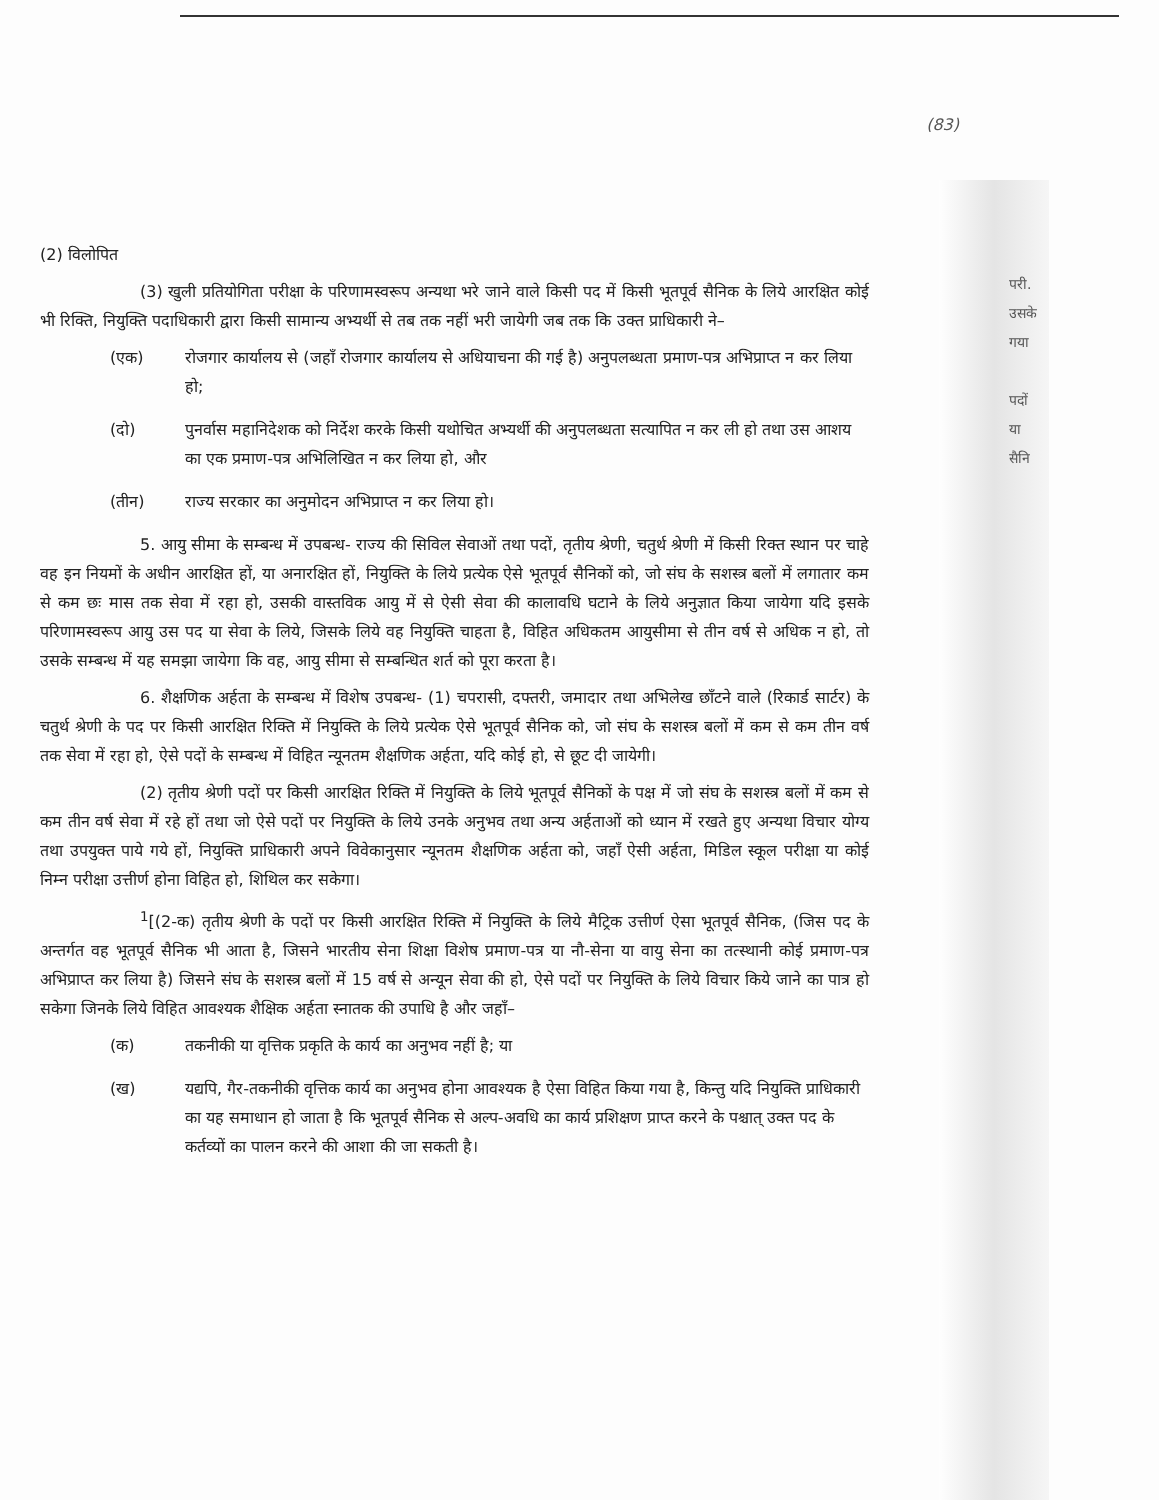(83)
परी.
उसके
गया
पदों
या
सैनि
(2) विलोपित
(3) खुली प्रतियोगिता परीक्षा के परिणामस्वरूप अन्यथा भरे जाने वाले किसी पद में किसी भूतपूर्व सैनिक के लिये आरक्षित कोई भी रिक्ति, नियुक्ति पदाधिकारी द्वारा किसी सामान्य अभ्यर्थी से तब तक नहीं भरी जायेगी जब तक कि उक्त प्राधिकारी ने–
(एक) रोजगार कार्यालय से (जहाँ रोजगार कार्यालय से अधियाचना की गई है) अनुपलब्धता प्रमाण-पत्र अभिप्राप्त न कर लिया हो;
(दो) पुनर्वास महानिदेशक को निर्देश करके किसी यथोचित अभ्यर्थी की अनुपलब्धता सत्यापित न कर ली हो तथा उस आशय का एक प्रमाण-पत्र अभिलिखित न कर लिया हो, और
(तीन) राज्य सरकार का अनुमोदन अभिप्राप्त न कर लिया हो।
5. आयु सीमा के सम्बन्ध में उपबन्ध- राज्य की सिविल सेवाओं तथा पदों, तृतीय श्रेणी, चतुर्थ श्रेणी में किसी रिक्त स्थान पर चाहे वह इन नियमों के अधीन आरक्षित हों, या अनारक्षित हों, नियुक्ति के लिये प्रत्येक ऐसे भूतपूर्व सैनिकों को, जो संघ के सशस्त्र बलों में लगातार कम से कम छः मास तक सेवा में रहा हो, उसकी वास्तविक आयु में से ऐसी सेवा की कालावधि घटाने के लिये अनुज्ञात किया जायेगा यदि इसके परिणामस्वरूप आयु उस पद या सेवा के लिये, जिसके लिये वह नियुक्ति चाहता है, विहित अधिकतम आयुसीमा से तीन वर्ष से अधिक न हो, तो उसके सम्बन्ध में यह समझा जायेगा कि वह, आयु सीमा से सम्बन्धित शर्त को पूरा करता है।
6. शैक्षणिक अर्हता के सम्बन्ध में विशेष उपबन्ध- (1) चपरासी, दफ्तरी, जमादार तथा अभिलेख छाँटने वाले (रिकार्ड सार्टर) के चतुर्थ श्रेणी के पद पर किसी आरक्षित रिक्ति में नियुक्ति के लिये प्रत्येक ऐसे भूतपूर्व सैनिक को, जो संघ के सशस्त्र बलों में कम से कम तीन वर्ष तक सेवा में रहा हो, ऐसे पदों के सम्बन्ध में विहित न्यूनतम शैक्षणिक अर्हता, यदि कोई हो, से छूट दी जायेगी।
(2) तृतीय श्रेणी पदों पर किसी आरक्षित रिक्ति में नियुक्ति के लिये भूतपूर्व सैनिकों के पक्ष में जो संघ के सशस्त्र बलों में कम से कम तीन वर्ष सेवा में रहे हों तथा जो ऐसे पदों पर नियुक्ति के लिये उनके अनुभव तथा अन्य अर्हताओं को ध्यान में रखते हुए अन्यथा विचार योग्य तथा उपयुक्त पाये गये हों, नियुक्ति प्राधिकारी अपने विवेकानुसार न्यूनतम शैक्षणिक अर्हता को, जहाँ ऐसी अर्हता, मिडिल स्कूल परीक्षा या कोई निम्न परीक्षा उत्तीर्ण होना विहित हो, शिथिल कर सकेगा।
<sup>1</sup> [(2-क) तृतीय श्रेणी के पदों पर किसी आरक्षित रिक्ति में नियुक्ति के लिये मैट्रिक उत्तीर्ण ऐसा भूतपूर्व सैनिक, (जिस पद के अन्तर्गत वह भूतपूर्व सैनिक भी आता है, जिसने भारतीय सेना शिक्षा विशेष प्रमाण-पत्र या नौ-सेना या वायु सेना का तत्स्थानी कोई प्रमाण-पत्र अभिप्राप्त कर लिया है) जिसने संघ के सशस्त्र बलों में 15 वर्ष से अन्यून सेवा की हो, ऐसे पदों पर नियुक्ति के लिये विचार किये जाने का पात्र हो सकेगा जिनके लिये विहित आवश्यक शैक्षिक अर्हता स्नातक की उपाधि है और जहाँ–
(क) तकनीकी या वृत्तिक प्रकृति के कार्य का अनुभव नहीं है; या
(ख) यद्यपि, गैर-तकनीकी वृत्तिक कार्य का अनुभव होना आवश्यक है ऐसा विहित किया गया है, किन्तु यदि नियुक्ति प्राधिकारी का यह समाधान हो जाता है कि भूतपूर्व सैनिक से अल्प-अवधि का कार्य प्रशिक्षण प्राप्त करने के पश्चात् उक्त पद के कर्तव्यों का पालन करने की आशा की जा सकती है।